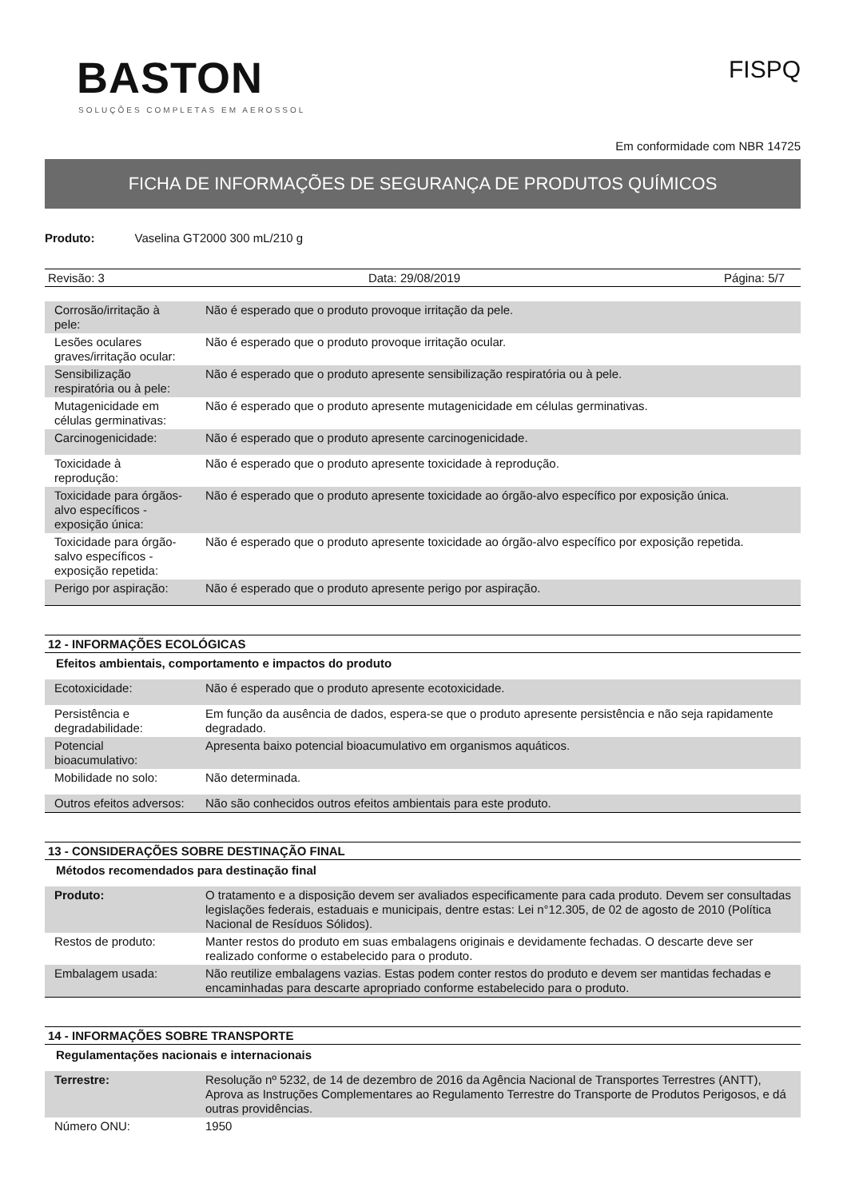BASTON
SOLUÇÕES COMPLETAS EM AEROSSOL
FISPQ
Em conformidade com NBR 14725
FICHA DE INFORMAÇÕES DE SEGURANÇA DE PRODUTOS QUÍMICOS
Produto: Vaselina GT2000 300 mL/210 g
Revisão: 3 Data: 29/08/2019 Página: 5/7
| Corrosão/irritação à pele: | Não é esperado que o produto provoque irritação da pele. |
| Lesões oculares graves/irritação ocular: | Não é esperado que o produto provoque irritação ocular. |
| Sensibilização respiratória ou à pele: | Não é esperado que o produto apresente sensibilização respiratória ou à pele. |
| Mutagenicidade em células germinativas: | Não é esperado que o produto apresente mutagenicidade em células germinativas. |
| Carcinogenicidade: | Não é esperado que o produto apresente carcinogenicidade. |
| Toxicidade à reprodução: | Não é esperado que o produto apresente toxicidade à reprodução. |
| Toxicidade para órgãos-alvo específicos -exposição única: | Não é esperado que o produto apresente toxicidade ao órgão-alvo específico por exposição única. |
| Toxicidade para órgão-salvo específicos - exposição repetida: | Não é esperado que o produto apresente toxicidade ao órgão-alvo específico por exposição repetida. |
| Perigo por aspiração: | Não é esperado que o produto apresente perigo por aspiração. |
12 - INFORMAÇÕES ECOLÓGICAS
Efeitos ambientais, comportamento e impactos do produto
| Ecotoxicidade: | Não é esperado que o produto apresente ecotoxicidade. |
| Persistência e degradabilidade: | Em função da ausência de dados, espera-se que o produto apresente persistência e não seja rapidamente degradado. |
| Potencial bioacumulativo: | Apresenta baixo potencial bioacumulativo em organismos aquáticos. |
| Mobilidade no solo: | Não determinada. |
| Outros efeitos adversos: | Não são conhecidos outros efeitos ambientais para este produto. |
13 - CONSIDERAÇÕES SOBRE DESTINAÇÃO FINAL
Métodos recomendados para destinação final
| Produto: | O tratamento e a disposição devem ser avaliados especificamente para cada produto. Devem ser consultadas legislações federais, estaduais e municipais, dentre estas: Lei n°12.305, de 02 de agosto de 2010 (Política Nacional de Resíduos Sólidos). |
| Restos de produto: | Manter restos do produto em suas embalagens originais e devidamente fechadas. O descarte deve ser realizado conforme o estabelecido para o produto. |
| Embalagem usada: | Não reutilize embalagens vazias. Estas podem conter restos do produto e devem ser mantidas fechadas e encaminhadas para descarte apropriado conforme estabelecido para o produto. |
14 - INFORMAÇÕES SOBRE TRANSPORTE
Regulamentações nacionais e internacionais
| Terrestre: | Resolução nº 5232, de 14 de dezembro de 2016 da Agência Nacional de Transportes Terrestres (ANTT), Aprova as Instruções Complementares ao Regulamento Terrestre do Transporte de Produtos Perigosos, e dá outras providências. |
| Número ONU: | 1950 |